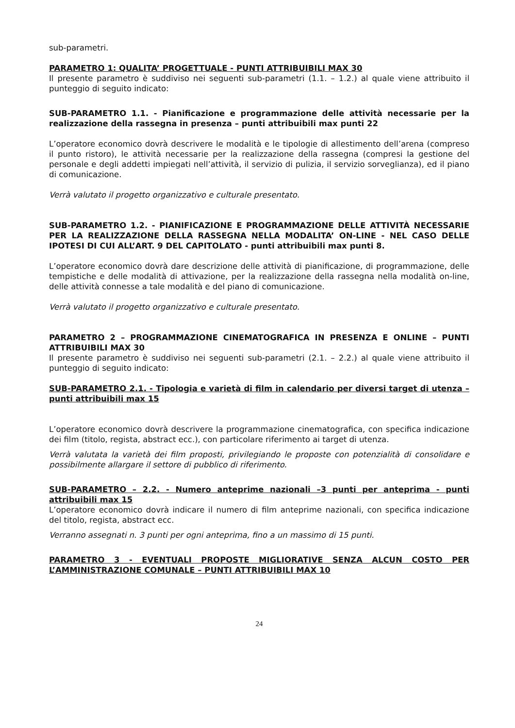sub-parametri.
PARAMETRO 1: QUALITA’ PROGETTUALE - PUNTI ATTRIBUIBILI MAX 30
Il presente parametro è suddiviso nei seguenti sub-parametri (1.1. – 1.2.) al quale viene attribuito il punteggio di seguito indicato:
SUB-PARAMETRO 1.1. - Pianificazione e programmazione delle attività necessarie per la realizzazione della rassegna in presenza – punti attribuibili max punti 22
L’operatore economico dovrà descrivere le modalità e le tipologie di allestimento dell’arena (compreso il punto ristoro), le attività necessarie per la realizzazione della rassegna (compresi la gestione del personale e degli addetti impiegati nell’attività, il servizio di pulizia, il servizio sorveglianza), ed il piano di comunicazione.
Verrà valutato il progetto organizzativo e culturale presentato.
SUB-PARAMETRO 1.2. - PIANIFICAZIONE E PROGRAMMAZIONE DELLE ATTIVITÀ NECESSARIE PER LA REALIZZAZIONE DELLA RASSEGNA NELLA MODALITA’ ON-LINE - NEL CASO DELLE IPOTESI DI CUI ALL’ART. 9 DEL CAPITOLATO - punti attribuibili max punti 8.
L’operatore economico dovrà dare descrizione delle attività di pianificazione, di programmazione, delle tempistiche e delle modalità di attivazione, per la realizzazione della rassegna nella modalità on-line, delle attività connesse a tale modalità e del piano di comunicazione.
Verrà valutato il progetto organizzativo e culturale presentato.
PARAMETRO 2 – PROGRAMMAZIONE CINEMATOGRAFICA IN PRESENZA E ONLINE – PUNTI ATTRIBUIBILI MAX 30
Il presente parametro è suddiviso nei seguenti sub-parametri (2.1. – 2.2.) al quale viene attribuito il punteggio di seguito indicato:
SUB-PARAMETRO 2.1. - Tipologia e varietà di film in calendario per diversi target di utenza – punti attribuibili max 15
L’operatore economico dovrà descrivere la programmazione cinematografica, con specifica indicazione dei film (titolo, regista, abstract ecc.), con particolare riferimento ai target di utenza.
Verrà valutata la varietà dei film proposti, privilegiando le proposte con potenzialità di consolidare e possibilmente allargare il settore di pubblico di riferimento.
SUB-PARAMETRO – 2.2. - Numero anteprime nazionali –3 punti per anteprima - punti attribuibili max 15
L’operatore economico dovrà indicare il numero di film anteprime nazionali, con specifica indicazione del titolo, regista, abstract ecc.
Verranno assegnati n. 3 punti per ogni anteprima, fino a un massimo di 15 punti.
PARAMETRO 3 - EVENTUALI PROPOSTE MIGLIORATIVE SENZA ALCUN COSTO PER L’AMMINISTRAZIONE COMUNALE – PUNTI ATTRIBUIBILI MAX 10
24